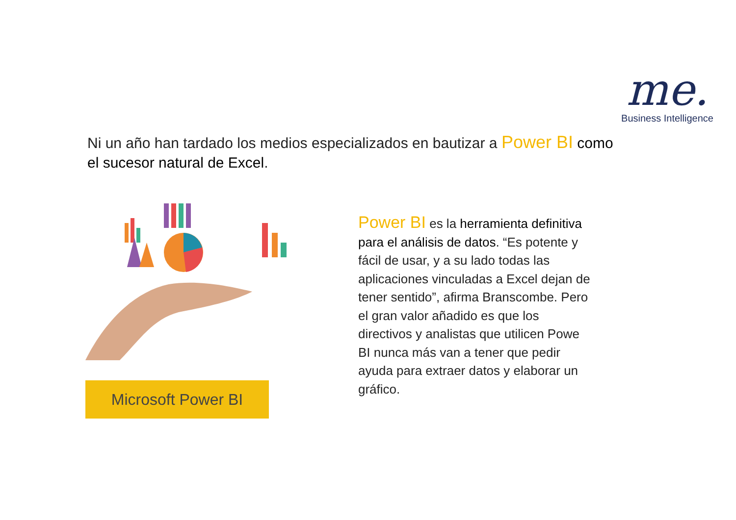me.
Business Intelligence
Ni un año han tardado los medios especializados en bautizar a Power BI como el sucesor natural de Excel.
Microsoft Power BI
Power BI es la herramienta definitiva para el análisis de datos. “Es potente y fácil de usar, y a su lado todas las aplicaciones vinculadas a Excel dejan de tener sentido”, afirma Branscombe. Pero el gran valor añadido es que los directivos y analistas que utilicen Powe BI nunca más van a tener que pedir ayuda para extraer datos y elaborar un gráfico.